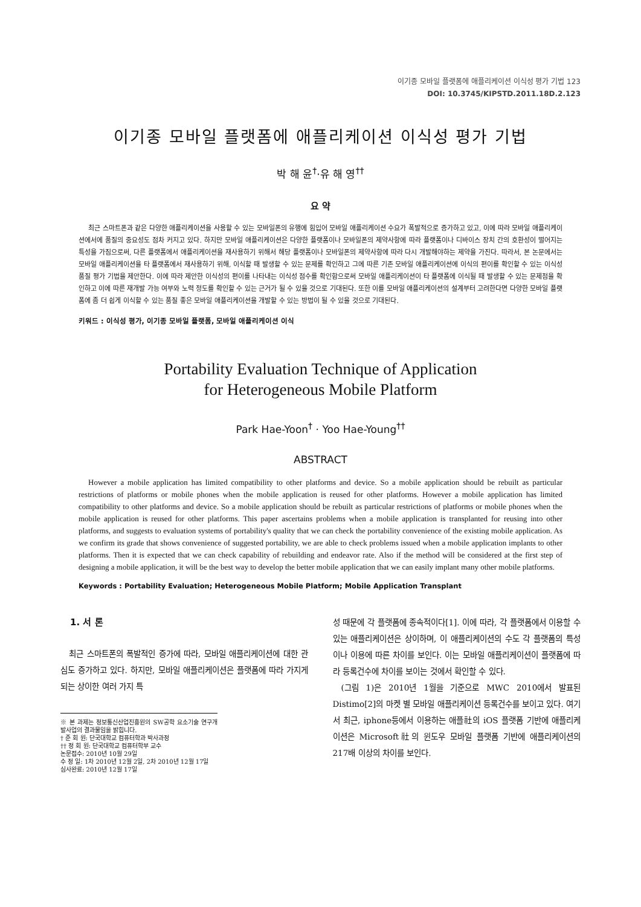이기종 모바일 플랫폼에 애플리케이션 이식성 평가 기법 123
DOI: 10.3745/KIPSTD.2011.18D.2.123
이기종 모바일 플랫폼에 애플리케이션 이식성 평가 기법
박 해 윤<sup>†</sup>·유 해 영<sup>††</sup>
요 약
최근 스마트폰과 같은 다양한 애플리케이션을 사용할 수 있는 모바일폰의 유행에 힘입어 모바일 애플리케이션 수요가 폭발적으로 증가하고 있고, 이에 따라 모바일 애플리케이션에서에 품질의 중요성도 점차 커지고 있다. 하지만 모바일 애플리케이션은 다양한 플랫폼이나 모바일폰의 제약사항에 따라 플랫폼이나 디바이스 장치 간의 호환성이 떨어지는 특성을 가짐으로써, 다른 플랫폼에서 애플리케이션을 재사용하기 위해서 해당 플랫폼이나 모바일폰의 제약사항에 따라 다시 개발해야하는 제약을 가진다. 따라서, 본 논문에서는 모바일 애플리케이션을 타 플랫폼에서 재사용하기 위해, 이식할 때 발생할 수 있는 문제를 확인하고 그에 따른 기존 모바일 애플리케이션에 이식의 편이를 확인할 수 있는 이식성 품질 평가 기법을 제안한다. 이에 따라 제안한 이식성의 편이를 나타내는 이식성 점수를 확인함으로써 모바일 애플리케이션이 타 플랫폼에 이식될 때 발생할 수 있는 문제점을 확인하고 이에 따른 재개발 가능 여부와 노력 정도를 확인할 수 있는 근거가 될 수 있을 것으로 기대된다. 또한 이를 모바일 애플리케이션의 설계부터 고려한다면 다양한 모바일 플랫폼에 좀 더 쉽게 이식할 수 있는 품질 좋은 모바일 애플리케이션을 개발할 수 있는 방법이 될 수 있을 것으로 기대된다.
키워드 : 이식성 평가, 이기종 모바일 플랫폼, 모바일 애플리케이션 이식
Portability Evaluation Technique of Application
for Heterogeneous Mobile Platform
Park Hae-Yoon<sup>†</sup> · Yoo Hae-Young<sup>††</sup>
ABSTRACT
However a mobile application has limited compatibility to other platforms and device. So a mobile application should be rebuilt as particular restrictions of platforms or mobile phones when the mobile application is reused for other platforms. However a mobile application has limited compatibility to other platforms and device. So a mobile application should be rebuilt as particular restrictions of platforms or mobile phones when the mobile application is reused for other platforms. This paper ascertains problems when a mobile application is transplanted for reusing into other platforms, and suggests to evaluation systems of portability's quality that we can check the portability convenience of the existing mobile application. As we confirm its grade that shows convenience of suggested portability, we are able to check problems issued when a mobile application implants to other platforms. Then it is expected that we can check capability of rebuilding and endeavor rate. Also if the method will be considered at the first step of designing a mobile application, it will be the best way to develop the better mobile application that we can easily implant many other mobile platforms.
Keywords : Portability Evaluation; Heterogeneous Mobile Platform; Mobile Application Transplant
1. 서 론
최근 스마트폰의 폭발적인 증가에 따라, 모바일 애플리케이션에 대한 관심도 증가하고 있다. 하지만, 모바일 애플리케이션은 플랫폼에 따라 가지게 되는 상이한 여러 가지 특
※ 본 과제는 정보통신산업진흥원의 SW공학 요소기술 연구개발사업의 결과물임을 밝힙니다.
† 준 회 원: 단국대학교 컴퓨터학과 박사과정
†† 정 회 원: 단국대학교 컴퓨터학부 교수
논문접수: 2010년 10월 29일
수 정 일: 1차 2010년 12월 2일, 2차 2010년 12월 17일
심사완료: 2010년 12월 17일
성 때문에 각 플랫폼에 종속적이다[1]. 이에 따라, 각 플랫폼에서 이용할 수 있는 애플리케이션은 상이하며, 이 애플리케이션의 수도 각 플랫폼의 특성이나 이용에 따른 차이를 보인다. 이는 모바일 애플리케이션이 플랫폼에 따라 등록건수에 차이를 보이는 것에서 확인할 수 있다.
(그림 1)은 2010년 1월을 기준으로 MWC 2010에서 발표된 Distimo[2]의 마켓 별 모바일 애플리케이션 등록건수를 보이고 있다. 여기서 최근, iphone등에서 이용하는 애플社의 iOS 플랫폼 기반에 애플리케이션은 Microsoft社의 윈도우 모바일 플랫폼 기반에 애플리케이션의 217배 이상의 차이를 보인다.